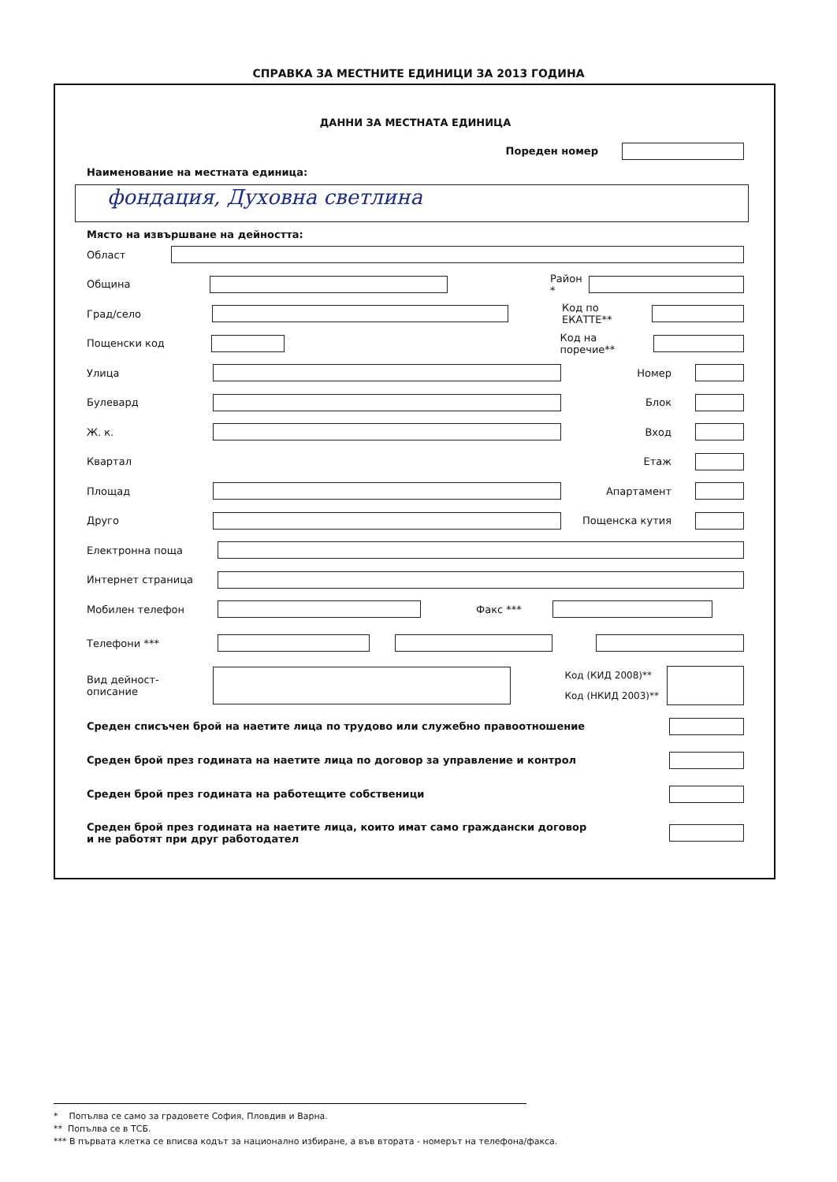СПРАВКА ЗА МЕСТНИТЕ ЕДИНИЦИ ЗА 2013 ГОДИНА
ДАННИ ЗА МЕСТНАТА ЕДИНИЦА
Пореден номер
Наименование на местната единица:
фондация, Духовна светлина
Място на извършване на дейността:
Област
Община Район *
Град/село Код по ЕКАТТЕ**
Пощенски код Код на поречие**
Улица Номер
Булевард Блок
Ж. к. Вход
Квартал Етаж
Площад Апартамент
Друго Пощенска кутия
Електронна поща
Интернет страница
Мобилен телефон Факс ***
Телефони ***
Вид дейност-
описание Код (КИД 2008)**
Код (НКИД 2003)**
Среден списъчен брой на наетите лица по трудово или служебно правоотношение
Среден брой през годината на наетите лица по договор за управление и контрол
Среден брой през годината на работещите собственици
Среден брой през годината на наетите лица, които имат само граждански договор
и не работят при друг работодател
* Попълва се само за градовете София, Пловдив и Варна.
** Попълва се в ТСБ.
*** В първата клетка се вписва кодът за национално избиране, а във втората - номерът на телефона/факса.